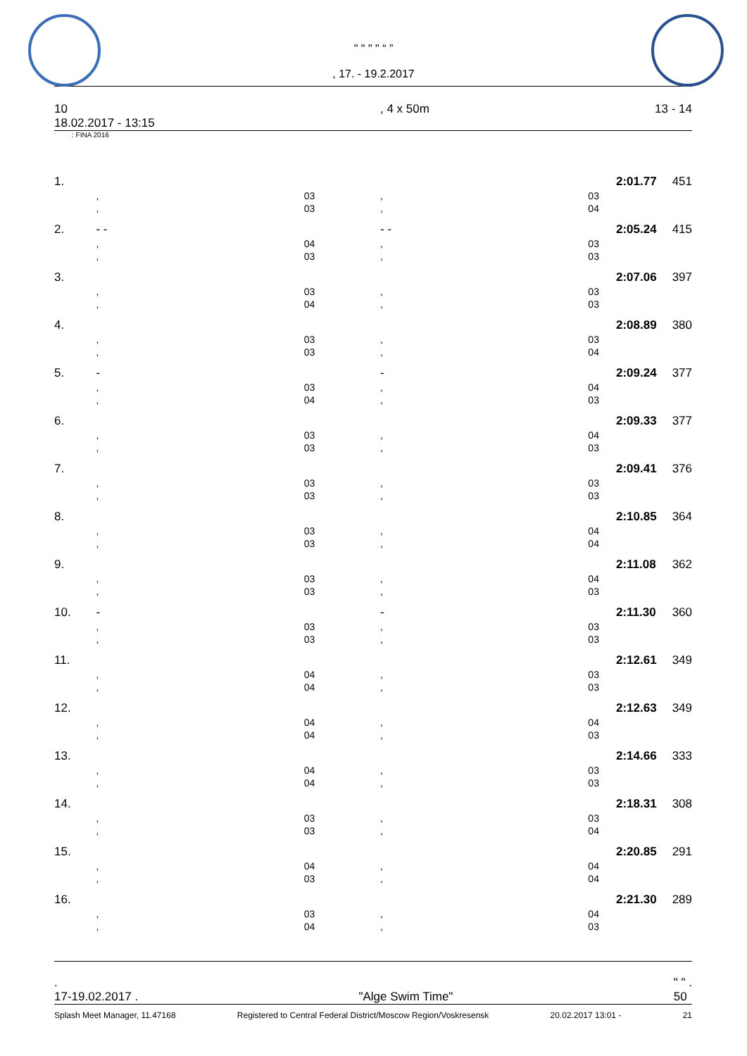" " " " “ ”
, 17. - 19.2.2017
10
18.02.2017 - 13:15, 4 x 50m 13 - 14
: FINA 2016
| 1. | | | | | 2:01.77 | 451 |
| | , | 03 | , | 03 | | |
| | , | 03 | , | 04 | | |
| 2. | - - | | - - | | 2:05.24 | 415 |
| | , | 04 | , | 03 | | |
| | , | 03 | , | 03 | | |
| 3. | | | | | 2:07.06 | 397 |
| | , | 03 | , | 03 | | |
| | , | 04 | , | 03 | | |
| 4. | | | | | 2:08.89 | 380 |
| | , | 03 | , | 03 | | |
| | , | 03 | , | 04 | | |
| 5. | - | | - | | 2:09.24 | 377 |
| | , | 03 | , | 04 | | |
| | , | 04 | , | 03 | | |
| 6. | | | | | 2:09.33 | 377 |
| | , | 03 | , | 04 | | |
| | , | 03 | , | 03 | | |
| 7. | | | | | 2:09.41 | 376 |
| | , | 03 | , | 03 | | |
| | , | 03 | , | 03 | | |
| 8. | | | | | 2:10.85 | 364 |
| | , | 03 | , | 04 | | |
| | , | 03 | , | 04 | | |
| 9. | | | | | 2:11.08 | 362 |
| | , | 03 | , | 04 | | |
| | , | 03 | , | 03 | | |
| 10. | - | | - | | 2:11.30 | 360 |
| | , | 03 | , | 03 | | |
| | , | 03 | , | 03 | | |
| 11. | | | | | 2:12.61 | 349 |
| | , | 04 | , | 03 | | |
| | , | 04 | , | 03 | | |
| 12. | | | | | 2:12.63 | 349 |
| | , | 04 | , | 04 | | |
| | , | 04 | , | 03 | | |
| 13. | | | | | 2:14.66 | 333 |
| | , | 04 | , | 03 | | |
| | , | 04 | , | 03 | | |
| 14. | | | | | 2:18.31 | 308 |
| | , | 03 | , | 03 | | |
| | , | 03 | , | 04 | | |
| 15. | | | | | 2:20.85 | 291 |
| | , | 04 | , | 04 | | |
| | , | 03 | , | 04 | | |
| 16. | | | | | 2:21.30 | 289 |
| | , | 03 | , | 04 | | |
| | , | 04 | , | 03 | | |
.
17-19.02.2017 .
"Alge Swim Time" " " .
50
Splash Meet Manager, 11.47168 Registered to Central Federal District/Moscow Region/Voskresensk 20.02.2017 13:01 - 21